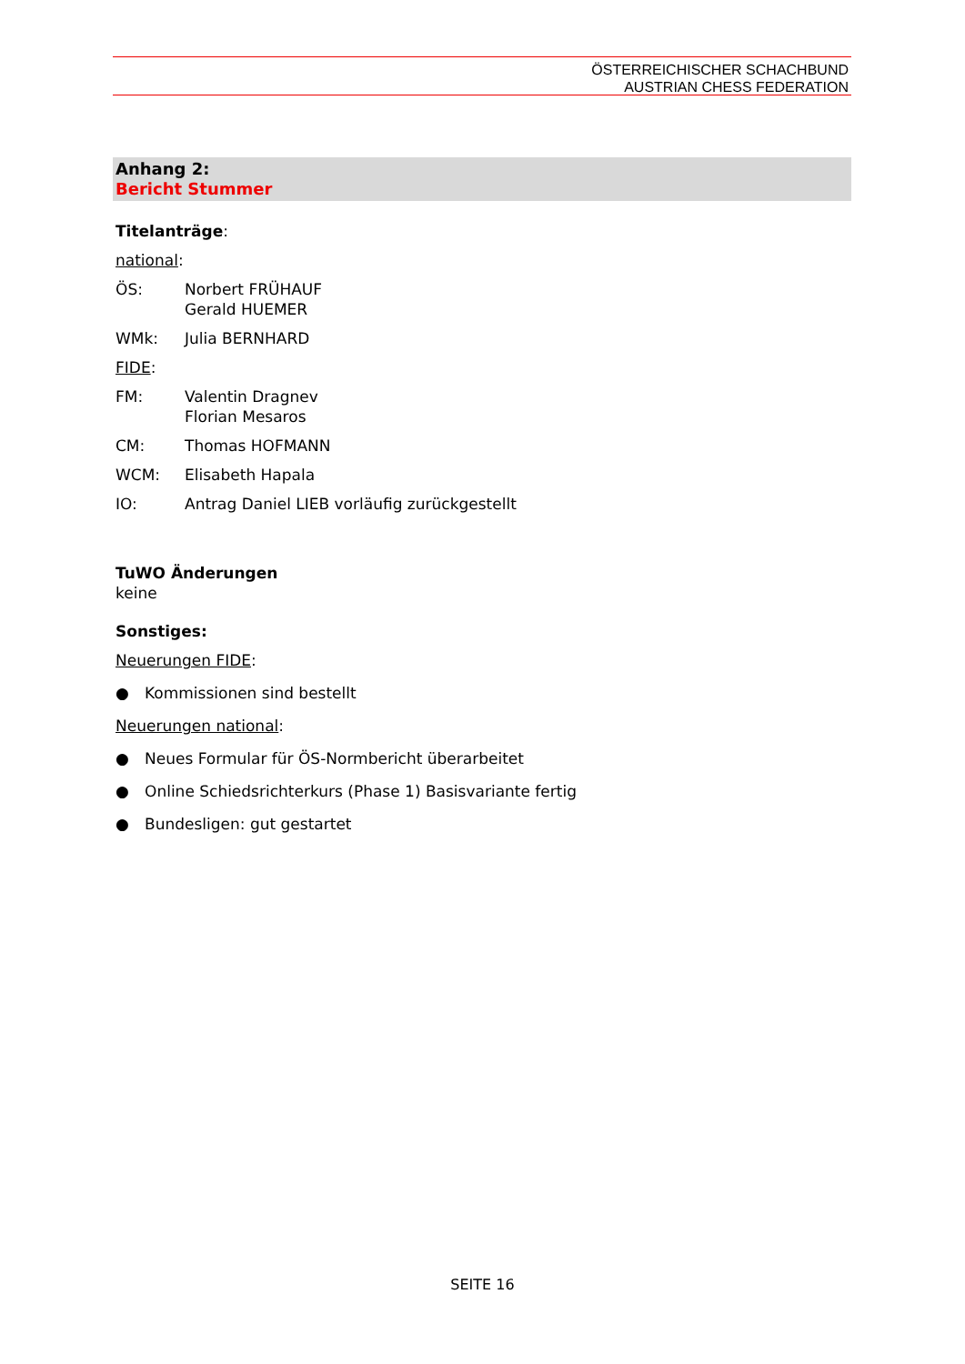ÖSTERREICHISCHER SCHACHBUND
AUSTRIAN CHESS FEDERATION
Anhang 2:
Bericht Stummer
Titelanträge:
national:
ÖS: Norbert FRÜHAUF
Gerald HUEMER
WMk: Julia BERNHARD
FIDE:
FM: Valentin Dragnev
Florian Mesaros
CM: Thomas HOFMANN
WCM: Elisabeth Hapala
IO: Antrag Daniel LIEB vorläufig zurückgestellt
TuWO Änderungen
keine
Sonstiges:
Neuerungen FIDE:
● Kommissionen sind bestellt
Neuerungen national:
● Neues Formular für ÖS-Normbericht überarbeitet
● Online Schiedsrichterkurs (Phase 1) Basisvariante fertig
● Bundesligen: gut gestartet
SEITE 16